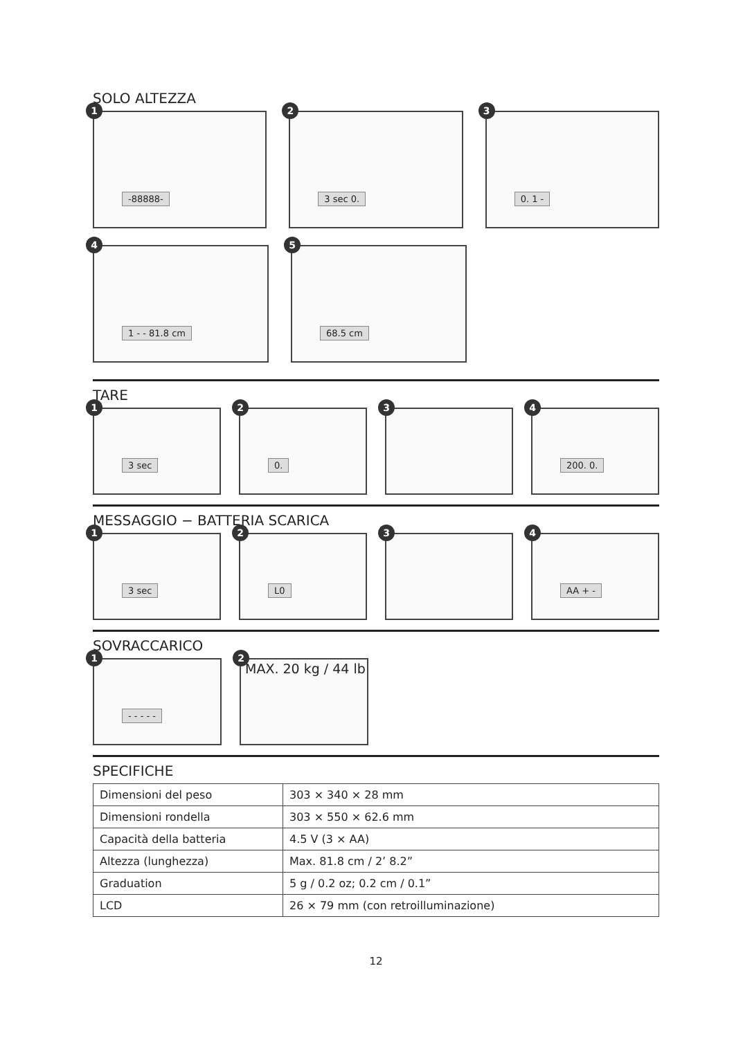SOLO ALTEZZA
1
-88888-
2
3 sec 0.
3
0. 1 -
4
1 - - 81.8 cm
5
68.5 cm
TARE
1
3 sec
2
0.
3
4
200. 0.
MESSAGGIO − BATTERIA SCARICA
1
3 sec
2
L0
3
4
AA + -
SOVRACCARICO
1
- - - - -
2
MAX. 20 kg / 44 lb
SPECIFICHE
| Dimensioni del peso | 303 × 340 × 28 mm |
| Dimensioni rondella | 303 × 550 × 62.6 mm |
| Capacità della batteria | 4.5 V (3 × AA) |
| Altezza (lunghezza) | Max. 81.8 cm / 2’ 8.2” |
| Graduation | 5 g / 0.2 oz; 0.2 cm / 0.1” |
| LCD | 26 × 79 mm (con retroilluminazione) |
12